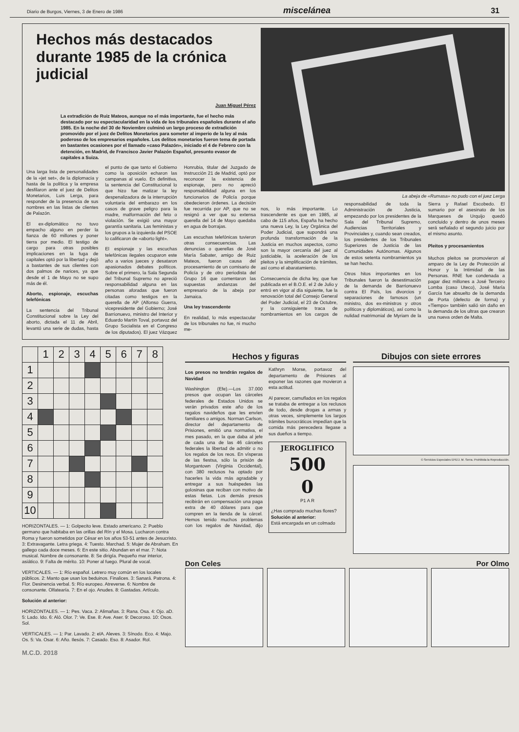Diario de Burgos, Viernes, 3 de Enero de 1986 miscelánea 31
Hechos más destacados durante 1985 de la crónica judicial
Juan Miguel Pérez
La extradición de Ruiz Mateos, aunque no el más importante, fue el hecho más destacado por su espectacularidad en la vida de los tribunales españoles durante el año 1985. En la noche del 30 de Noviembre culminó un largo proceso de extradición promovido por el juez de Delitos Monetarios para someter al imperio de la ley al más poderoso de los empresarios españoles. Los delitos monetarios fueron tema de portada en bastantes ocasiones por el llamado «caso Palazón», iniciado el 4 de Febrero con la detención, en Madrid, de Francisco Javier Palazón Español, presunto evasor de capitales a Suiza.
Una larga lista de personalidades de la «jet set», de la diplomacia y hasta de la política y la empresa desfilaron ante el juez de Delitos Monetarios, Luis Lerga, para responder de la presencia de sus nombres en las listas de clientes de Palazón.
El ex-diplomático no tuvo empacho alguno en perder la fianza de 60 millones y poner tierra por medio. El testigo de cargo para otras posibles implicaciones en la fuga de capitales optó por la libertad y dejó a bastantes de sus clientes con dos palmos de narices, ya que desde el 1 de Mayo no se supo más de él.
Aborto, espionaje, escuchas telefónicas
La sentencia del Tribunal Constitucional sobre la Ley del aborto, dictada el 11 de Abril, levantó una serie de dudas, hasta el punto de que tanto el Gobierno como la oposición echaron las campanas al vuelo. En definitiva, la sentencia del Constitucional lo que hizo fue matizar la ley despenalizadora de la interrupción voluntaria del embarazo en los casos de grave peligro para la madre, malformación del feto o violación. Se exigió una mayor garantía sanitaria. Las feministas y los grupos a la izquierda del PSOE lo calificaron de «aborto light».
El espionaje y las escuchas telefónicas ilegales ocuparon este año a varios jueces y desataron apasionados debates políticos. Sobre el primero, la Sala Segunda del Tribunal Supremo no apreció responsabilidad alguna en las personas aforadas que fueron citadas como testigos en la querella de AP (Alfonso Guerra, vicepresidente del Gobierno; José Barrionuevo, ministro del Interior y Eduardo Martín Toval, portavoz del Grupo Socialista en el Congreso de los diputados). El juez Vázquez Honrubia, titular del Juzgado de Instrucción 21 de Madrid, optó por reconocer la existencia de espionaje, pero no apreció responsabilidad alguna en los funcionarios de Policía porque obedecieron órdenes. La decisión fue recurrida por AP, que no se resignó a ver que su extensa querella del 14 de Mayo quedaba en agua de borrajas.
Las escuchas telefónicas tuvieron otras consecuencias. Las denuncias o querellas de José María Sabater, amigo de Ruiz Mateos, fueron causa del procesamiento de un comisario de Policía y de otro periodista del Grupo 16 que comentaron las supuestas andanzas del empresario de la abeja por Jamaica.
Una ley trascendente
En realidad, lo más espectacular de los tribunales no fue, ni mucho me-
La abeja de «Rumasa» no pudo con el juez Lerga
nos, lo más importante. Lo trascendente es que en 1985, al cabo de 115 años, España ha hecho una nueva Ley, la Ley Orgánica del Poder Judicial, que supondrá una profunda transformación de la Justicia en muchos aspectos, como son la mayor cercanía del juez al justiciable, la aceleración de los pleitos y la simplificación de trámites, así como el abaratamiento.
Consecuencia de dicha ley, que fue publicada en el B.O.E. el 2 de Julio y entró en vigor al día siguiente, fue la renovación total del Consejo General del Poder Judicial, el 23 de Octubre, y la consiguiente traca de nombramientos en los cargos de responsabilidad de toda la Administración de Justicia, empezando por los presidentes de la Sala del Tribunal Supremo, Audiencias Territoriales y Provinciales y, cuando sean creados, los presidentes de los Tribunales Superiores de Justicia de las Comunidades Autónomas. Algunos de estos setenta nombramientos ya se han hecho.
Otros hitos importantes en los Tribunales fueron la desestimación de la demanda de Barrionuevo contra El País, los divorcios y separaciones de famosos (un ministro, dos ex-ministros y otros políticos y diplomáticos), así como la nulidad matrimonial de Myriam de la Sierra y Rafael Escobedo. El sumario por el asesinato de los Marqueses de Urquijo quedó concluido y dentro de unos meses será señalado el segundo juicio por el mismo asunto.
Pleitos y procesamientos
Muchos pleitos se promovieron al amparo de la Ley de Protección al Honor y la Intimidad de las Personas. RNE fue condenada a pagar diez millones a José Terceiro Lomba (caso Uteco), José María García fue absuelto de la demanda de Porta (defecto de forma) y «Tiempo» también salió sin daño en la demanda de los ultras que crearon una nueva orden de Malta.
| | 1 | 2 | 3 | 4 | 5 | 6 | 7 | 8 |
| --- | --- | --- | --- | --- | --- | --- | --- | --- |
| 1 | | | | | | | | |
| 2 | | | | | | | | |
| 3 | | | | | | | | |
| 4 | | | | | | | | |
| 5 | | | | | | | | |
| 6 | | | | | | | | |
| 7 | | | | | | | | |
| 8 | | | | | | | | |
| 9 | | | | | | | | |
| 10 | | | | | | | | |
HORIZONTALES. — 1: Golpecito leve. Estado americano. 2: Pueblo germano que habitaba en las orillas del Rín y el Mosa. Lucharon contra Roma y fueron sometidos por César en los años 53-51 antes de Jesucristo. 3: Extravagante. Letra griega. 4: Tuesto. Marchad. 5: Mujer de Abraham. En gallego cada doce meses. 6: En este sitio. Abundan en el mar. 7: Nota musical. Nombre de consonante. 8: Se dirigía. Pequeño mar interior, asiático. 9: Falta de mérito. 10: Poner al fuego. Plural de vocal.
VERTICALES. — 1: Río español. Letrero muy común en los locales públicos. 2: Manto que usan los beduinos. Finalices. 3: Sanará. Patrona. 4: Flor. Desinencia verbal. 5: Río europeo. Atreverse. 6: Nombre de consonante. Olfatearía. 7: En el ojo. Anudes. 8: Gastadas. Artículo.
Solución al anterior:
HORIZONTALES. — 1: Pes. Vaca. 2: Alimañas. 3: Rana. Osa. 4: Ojo. aD. 5: Lado. Ido. 6: Aló. Olor. 7: Ve. Ese. 8: Ave. Aser. 9: Decoroso. 10: Osos. Sol.
VERTICALES. — 1: Par. Lavado. 2: elA. Aleves. 3: Sínodo. Eco. 4: Majo. Os. 5: Va. Osar. 6: Año. Ilesós. 7: Casado. Eso. 8: Asador. Rol.
M.C.D. 2018
Hechos y figuras
Los presos no tendrán regalos de Navidad
Washington (Efe).—Los 37.000 presos que ocupan las cárceles federales de Estados Unidos se verán privados este año de los regalos navideños que les envíen familiares o amigos. Norman Carlson, director del departamento de Prisiones, emitió una normativa, el mes pasado, en la que daba al jefe de cada una de las 46 cárceles federales la libertad de admitir o no los regalos de los reos. En vísperas de las fiestsa, sólo la prisión de Morgantown (Virginia Occidental), con 380 reclusos ha optado por hacerles la vida más agradable y entregar a sus huéspedes las golosinas que reciban con motivo de estas fietas. Los demás presos recibirán en compensación una paga extra de 40 dólares para que compren en la tienda de la cárcel. Hemos tenido muchos problemas con los regalos de Navidad, dijo Kathryn Morse, portavoz del departamento de Prisiones al exponer las razones que movieron a esta actitud.
Al parecer, camuflados en los regalos se trataba de entregar a los reclusos de todo, desde drogas a armas y otras veces, simplemente los largos trámites burocráticos impedían que la comida más perecedera llegase a sus dueños a tiempo.
JEROGLIFICO
500
0
P1 A R
¿Has comprado muchas flores?
Solución al anterior:
Está encargada en un colmado
Dibujos con siete errores
© Servicios Especiales EFE/J. M. Serra. Prohibida la Reproducción.
Don Celes Por Olmo